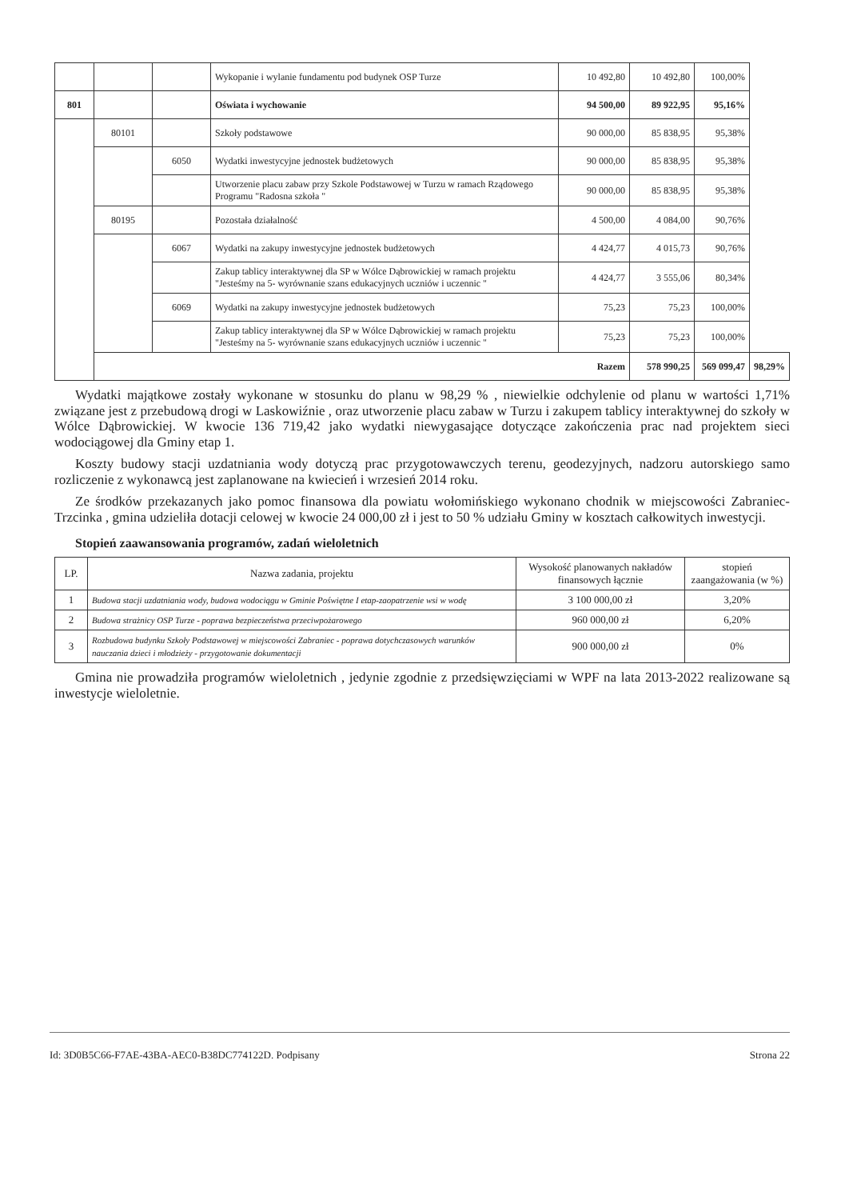| | | | Wykopanie i wylanie fundamentu pod budynek OSP Turze | 10 492,80 | 10 492,80 | 100,00% | |
| 801 | | | Oświata i wychowanie | 94 500,00 | 89 922,95 | 95,16% | |
| | 80101 | | Szkoły podstawowe | 90 000,00 | 85 838,95 | 95,38% | |
| | | 6050 | Wydatki inwestycyjne jednostek budżetowych | 90 000,00 | 85 838,95 | 95,38% | |
| | | | Utworzenie placu zabaw przy Szkole Podstawowej w Turzu w ramach Rządowego Programu "Radosna szkoła " | 90 000,00 | 85 838,95 | 95,38% | |
| | 80195 | | Pozostała działalność | 4 500,00 | 4 084,00 | 90,76% | |
| | | 6067 | Wydatki na zakupy inwestycyjne jednostek budżetowych | 4 424,77 | 4 015,73 | 90,76% | |
| | | | Zakup tablicy interaktywnej dla SP w Wólce Dąbrowickiej w ramach projektu "Jesteśmy na 5- wyrównanie szans edukacyjnych uczniów i uczennic " | 4 424,77 | 3 555,06 | 80,34% | |
| | | 6069 | Wydatki na zakupy inwestycyjne jednostek budżetowych | 75,23 | 75,23 | 100,00% | |
| | | | Zakup tablicy interaktywnej dla SP w Wólce Dąbrowickiej w ramach projektu "Jesteśmy na 5- wyrównanie szans edukacyjnych uczniów i uczennic " | 75,23 | 75,23 | 100,00% | |
| | Razem | | | | 578 990,25 | 569 099,47 | 98,29% |
Wydatki majątkowe zostały wykonane w stosunku do planu w 98,29 % , niewielkie odchylenie od planu w wartości 1,71% związane jest z przebudową drogi w Laskowiźnie , oraz utworzenie placu zabaw w Turzu i zakupem tablicy interaktywnej do szkoły w Wólce Dąbrowickiej. W kwocie 136 719,42 jako wydatki niewygasające dotyczące zakończenia prac nad projektem sieci wodociągowej dla Gminy etap 1.
Koszty budowy stacji uzdatniania wody dotyczą prac przygotowawczych terenu, geodezyjnych, nadzoru autorskiego samo rozliczenie z wykonawcą jest zaplanowane na kwiecień i wrzesień 2014 roku.
Ze środków przekazanych jako pomoc finansowa dla powiatu wołomińskiego wykonano chodnik w miejscowości Zabraniec-Trzcinka , gmina udzieliła dotacji celowej w kwocie 24 000,00 zł i jest to 50 % udziału Gminy w kosztach całkowitych inwestycji.
Stopień zaawansowania programów, zadań wieloletnich
| LP. | Nazwa zadania, projektu | Wysokość planowanych nakładów finansowych łącznie | stopień zaangażowania (w %) |
| --- | --- | --- | --- |
| 1 | Budowa stacji uzdatniania wody, budowa wodociągu w Gminie Poświętne I etap-zaopatrzenie wsi w wodę | 3 100 000,00 zł | 3,20% |
| 2 | Budowa strażnicy OSP Turze - poprawa bezpieczeństwa przeciwpożarowego | 960 000,00 zł | 6,20% |
| 3 | Rozbudowa budynku Szkoły Podstawowej w miejscowości Zabraniec - poprawa dotychczasowych warunków nauczania dzieci i młodzieży - przygotowanie dokumentacji | 900 000,00 zł | 0% |
Gmina nie prowadziła programów wieloletnich , jedynie zgodnie z przedsięwzięciami w WPF na lata 2013-2022 realizowane są inwestycje wieloletnie.
Id: 3D0B5C66-F7AE-43BA-AEC0-B38DC774122D. Podpisany Strona 22